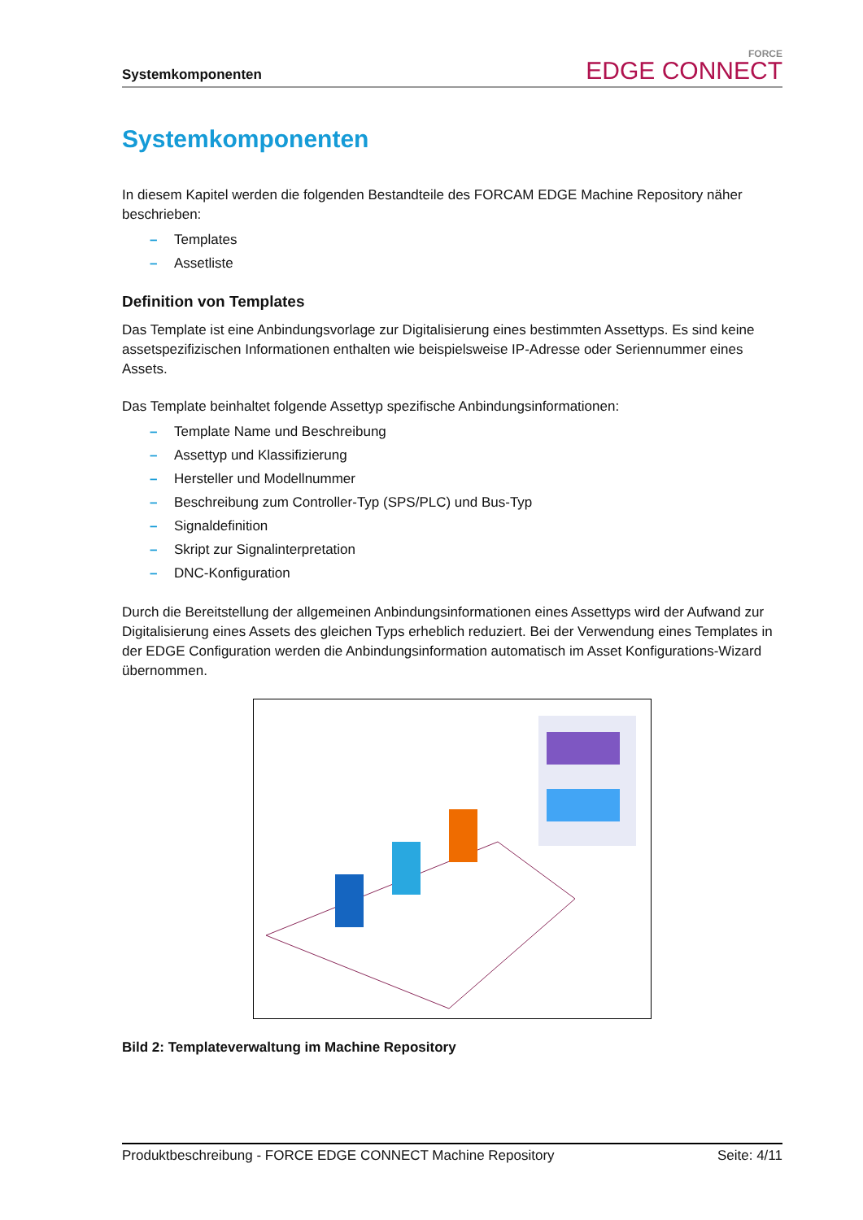Systemkomponenten
FORCE
EDGE CONNECT
Systemkomponenten
In diesem Kapitel werden die folgenden Bestandteile des FORCAM EDGE Machine Repository näher beschrieben:
– Templates
– Assetliste
Definition von Templates
Das Template ist eine Anbindungsvorlage zur Digitalisierung eines bestimmten Assettyps. Es sind keine assetspezifizischen Informationen enthalten wie beispielsweise IP-Adresse oder Seriennummer eines Assets.
Das Template beinhaltet folgende Assettyp spezifische Anbindungsinformationen:
– Template Name und Beschreibung
– Assettyp und Klassifizierung
– Hersteller und Modellnummer
– Beschreibung zum Controller-Typ (SPS/PLC) und Bus-Typ
– Signaldefinition
– Skript zur Signalinterpretation
– DNC-Konfiguration
Durch die Bereitstellung der allgemeinen Anbindungsinformationen eines Assettyps wird der Aufwand zur Digitalisierung eines Assets des gleichen Typs erheblich reduziert. Bei der Verwendung eines Templates in der EDGE Configuration werden die Anbindungsinformation automatisch im Asset Konfigurations-Wizard übernommen.
Bild 2: Templateverwaltung im Machine Repository
Produktbeschreibung - FORCE EDGE CONNECT Machine Repository Seite: 4/11